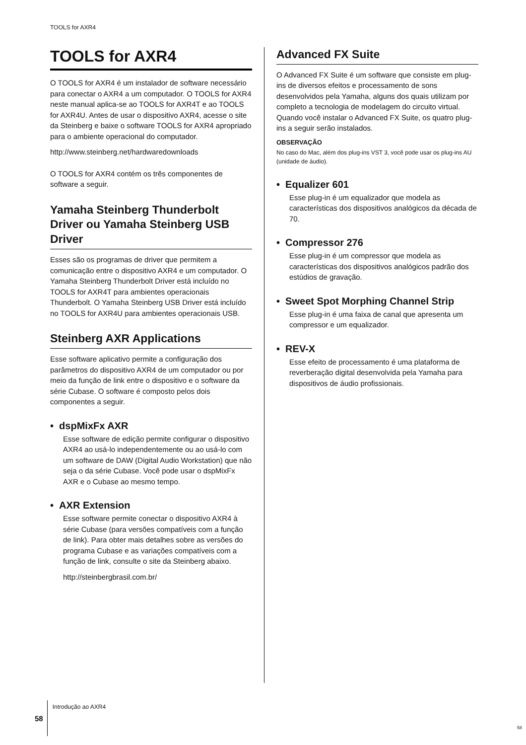TOOLS for AXR4
TOOLS for AXR4
O TOOLS for AXR4 é um instalador de software necessário para conectar o AXR4 a um computador. O TOOLS for AXR4 neste manual aplica-se ao TOOLS for AXR4T e ao TOOLS for AXR4U. Antes de usar o dispositivo AXR4, acesse o site da Steinberg e baixe o software TOOLS for AXR4 apropriado para o ambiente operacional do computador.
http://www.steinberg.net/hardwaredownloads
O TOOLS for AXR4 contém os três componentes de software a seguir.
Yamaha Steinberg Thunderbolt Driver ou Yamaha Steinberg USB Driver
Esses são os programas de driver que permitem a comunicação entre o dispositivo AXR4 e um computador. O Yamaha Steinberg Thunderbolt Driver está incluído no TOOLS for AXR4T para ambientes operacionais Thunderbolt. O Yamaha Steinberg USB Driver está incluído no TOOLS for AXR4U para ambientes operacionais USB.
Steinberg AXR Applications
Esse software aplicativo permite a configuração dos parâmetros do dispositivo AXR4 de um computador ou por meio da função de link entre o dispositivo e o software da série Cubase. O software é composto pelos dois componentes a seguir.
• dspMixFx AXR
Esse software de edição permite configurar o dispositivo AXR4 ao usá-lo independentemente ou ao usá-lo com um software de DAW (Digital Audio Workstation) que não seja o da série Cubase. Você pode usar o dspMixFx AXR e o Cubase ao mesmo tempo.
• AXR Extension
Esse software permite conectar o dispositivo AXR4 à série Cubase (para versões compatíveis com a função de link). Para obter mais detalhes sobre as versões do programa Cubase e as variações compatíveis com a função de link, consulte o site da Steinberg abaixo.
http://steinbergbrasil.com.br/
Advanced FX Suite
O Advanced FX Suite é um software que consiste em plug-ins de diversos efeitos e processamento de sons desenvolvidos pela Yamaha, alguns dos quais utilizam por completo a tecnologia de modelagem do circuito virtual. Quando você instalar o Advanced FX Suite, os quatro plug-ins a seguir serão instalados.
OBSERVAÇÃO
No caso do Mac, além dos plug-ins VST 3, você pode usar os plug-ins AU (unidade de áudio).
• Equalizer 601
Esse plug-in é um equalizador que modela as características dos dispositivos analógicos da década de 70.
• Compressor 276
Esse plug-in é um compressor que modela as características dos dispositivos analógicos padrão dos estúdios de gravação.
• Sweet Spot Morphing Channel Strip
Esse plug-in é uma faixa de canal que apresenta um compressor e um equalizador.
• REV-X
Esse efeito de processamento é uma plataforma de reverberação digital desenvolvida pela Yamaha para dispositivos de áudio profissionais.
58 Introdução ao AXR4
58